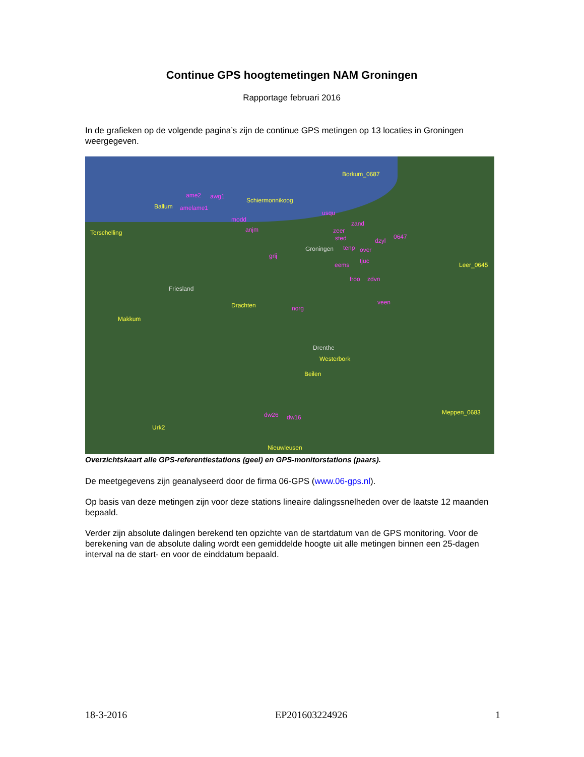Continue GPS hoogtemetingen NAM Groningen
Rapportage februari 2016
In de grafieken op de volgende pagina’s zijn de continue GPS metingen op 13 locaties in Groningen weergegeven.
Borkum_0687
ame2 awg1
Schiermonnikoog
Ballum amelame1
usqu
modd
zand
Terschelling anjm zeer
sted dzyl
0647
Groningen tenp over
grij
tjuc
eems Leer_0645
froo zdvn
Friesland
Drachten veen
norg
Makkum
Drenthe
Westerbork
Beilen
Meppen_0683 dw26 dw16
Urk2
Nieuwleusen
Overzichtskaart alle GPS-referentiestations (geel) en GPS-monitorstations (paars).
De meetgegevens zijn geanalyseerd door de firma 06-GPS (www.06-gps.nl).
Op basis van deze metingen zijn voor deze stations lineaire dalingssnelheden over de laatste 12 maanden bepaald.
Verder zijn absolute dalingen berekend ten opzichte van de startdatum van de GPS monitoring. Voor de berekening van de absolute daling wordt een gemiddelde hoogte uit alle metingen binnen een 25-dagen interval na de start- en voor de einddatum bepaald.
18-3-2016 EP201603224926 1